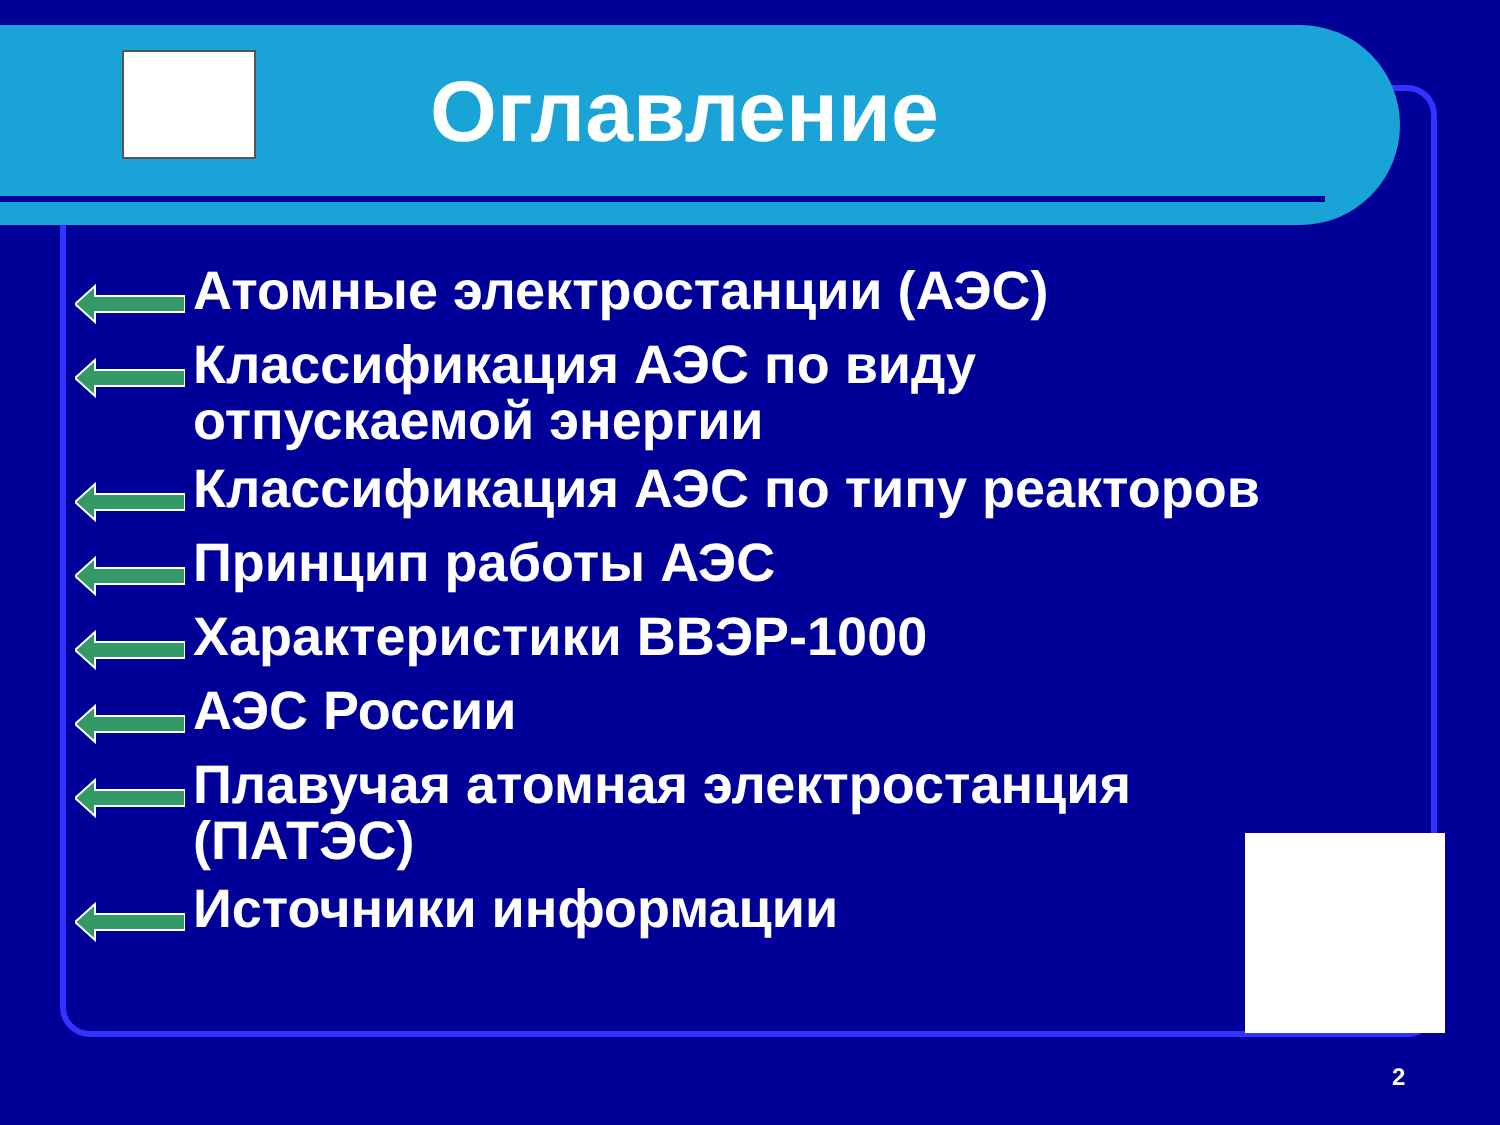Оглавление
Атомные электростанции (АЭС)
Классификация АЭС по виду
отпускаемой энергии
Классификация АЭС по типу реакторов
Принцип работы АЭС
Характеристики ВВЭР-1000
АЭС России
Плавучая атомная электростанция
(ПАТЭС)
Источники информации
2